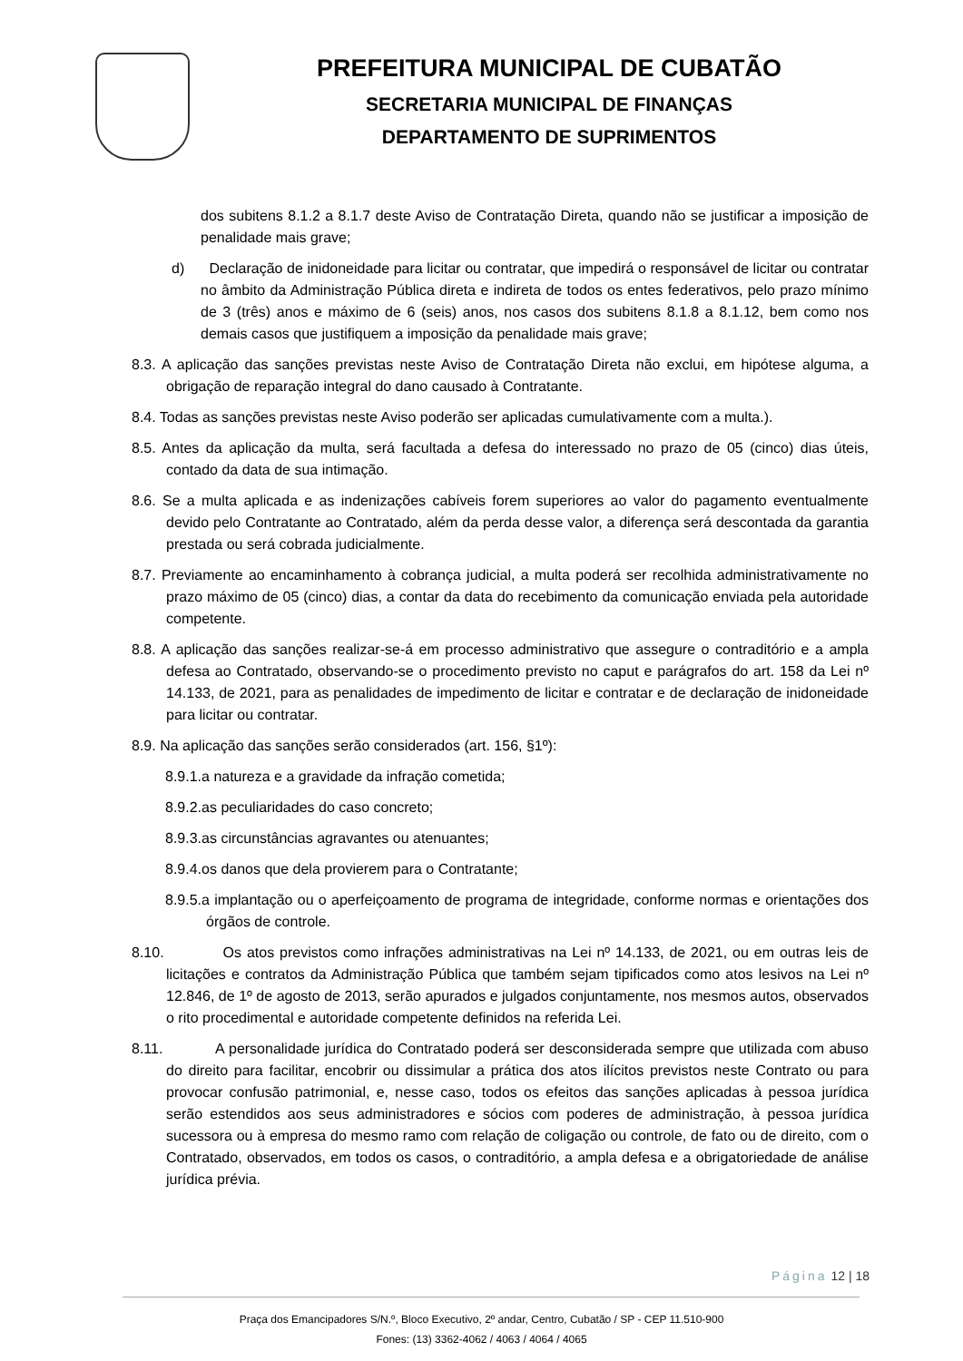PREFEITURA MUNICIPAL DE CUBATÃO
SECRETARIA MUNICIPAL DE FINANÇAS
DEPARTAMENTO DE SUPRIMENTOS
dos subitens 8.1.2 a 8.1.7 deste Aviso de Contratação Direta, quando não se justificar a imposição de penalidade mais grave;
d) Declaração de inidoneidade para licitar ou contratar, que impedirá o responsável de licitar ou contratar no âmbito da Administração Pública direta e indireta de todos os entes federativos, pelo prazo mínimo de 3 (três) anos e máximo de 6 (seis) anos, nos casos dos subitens 8.1.8 a 8.1.12, bem como nos demais casos que justifiquem a imposição da penalidade mais grave;
8.3. A aplicação das sanções previstas neste Aviso de Contratação Direta não exclui, em hipótese alguma, a obrigação de reparação integral do dano causado à Contratante.
8.4. Todas as sanções previstas neste Aviso poderão ser aplicadas cumulativamente com a multa.).
8.5. Antes da aplicação da multa, será facultada a defesa do interessado no prazo de 05 (cinco) dias úteis, contado da data de sua intimação.
8.6. Se a multa aplicada e as indenizações cabíveis forem superiores ao valor do pagamento eventualmente devido pelo Contratante ao Contratado, além da perda desse valor, a diferença será descontada da garantia prestada ou será cobrada judicialmente.
8.7. Previamente ao encaminhamento à cobrança judicial, a multa poderá ser recolhida administrativamente no prazo máximo de 05 (cinco) dias, a contar da data do recebimento da comunicação enviada pela autoridade competente.
8.8. A aplicação das sanções realizar-se-á em processo administrativo que assegure o contraditório e a ampla defesa ao Contratado, observando-se o procedimento previsto no caput e parágrafos do art. 158 da Lei nº 14.133, de 2021, para as penalidades de impedimento de licitar e contratar e de declaração de inidoneidade para licitar ou contratar.
8.9. Na aplicação das sanções serão considerados (art. 156, §1º):
8.9.1.a natureza e a gravidade da infração cometida;
8.9.2.as peculiaridades do caso concreto;
8.9.3.as circunstâncias agravantes ou atenuantes;
8.9.4.os danos que dela provierem para o Contratante;
8.9.5.a implantação ou o aperfeiçoamento de programa de integridade, conforme normas e orientações dos órgãos de controle.
8.10. Os atos previstos como infrações administrativas na Lei nº 14.133, de 2021, ou em outras leis de licitações e contratos da Administração Pública que também sejam tipificados como atos lesivos na Lei nº 12.846, de 1º de agosto de 2013, serão apurados e julgados conjuntamente, nos mesmos autos, observados o rito procedimental e autoridade competente definidos na referida Lei.
8.11. A personalidade jurídica do Contratado poderá ser desconsiderada sempre que utilizada com abuso do direito para facilitar, encobrir ou dissimular a prática dos atos ilícitos previstos neste Contrato ou para provocar confusão patrimonial, e, nesse caso, todos os efeitos das sanções aplicadas à pessoa jurídica serão estendidos aos seus administradores e sócios com poderes de administração, à pessoa jurídica sucessora ou à empresa do mesmo ramo com relação de coligação ou controle, de fato ou de direito, com o Contratado, observados, em todos os casos, o contraditório, a ampla defesa e a obrigatoriedade de análise jurídica prévia.
Página 12 | 18
Praça dos Emancipadores S/N.º, Bloco Executivo, 2º andar, Centro, Cubatão / SP - CEP 11.510-900
Fones: (13) 3362-4062 / 4063 / 4064 / 4065